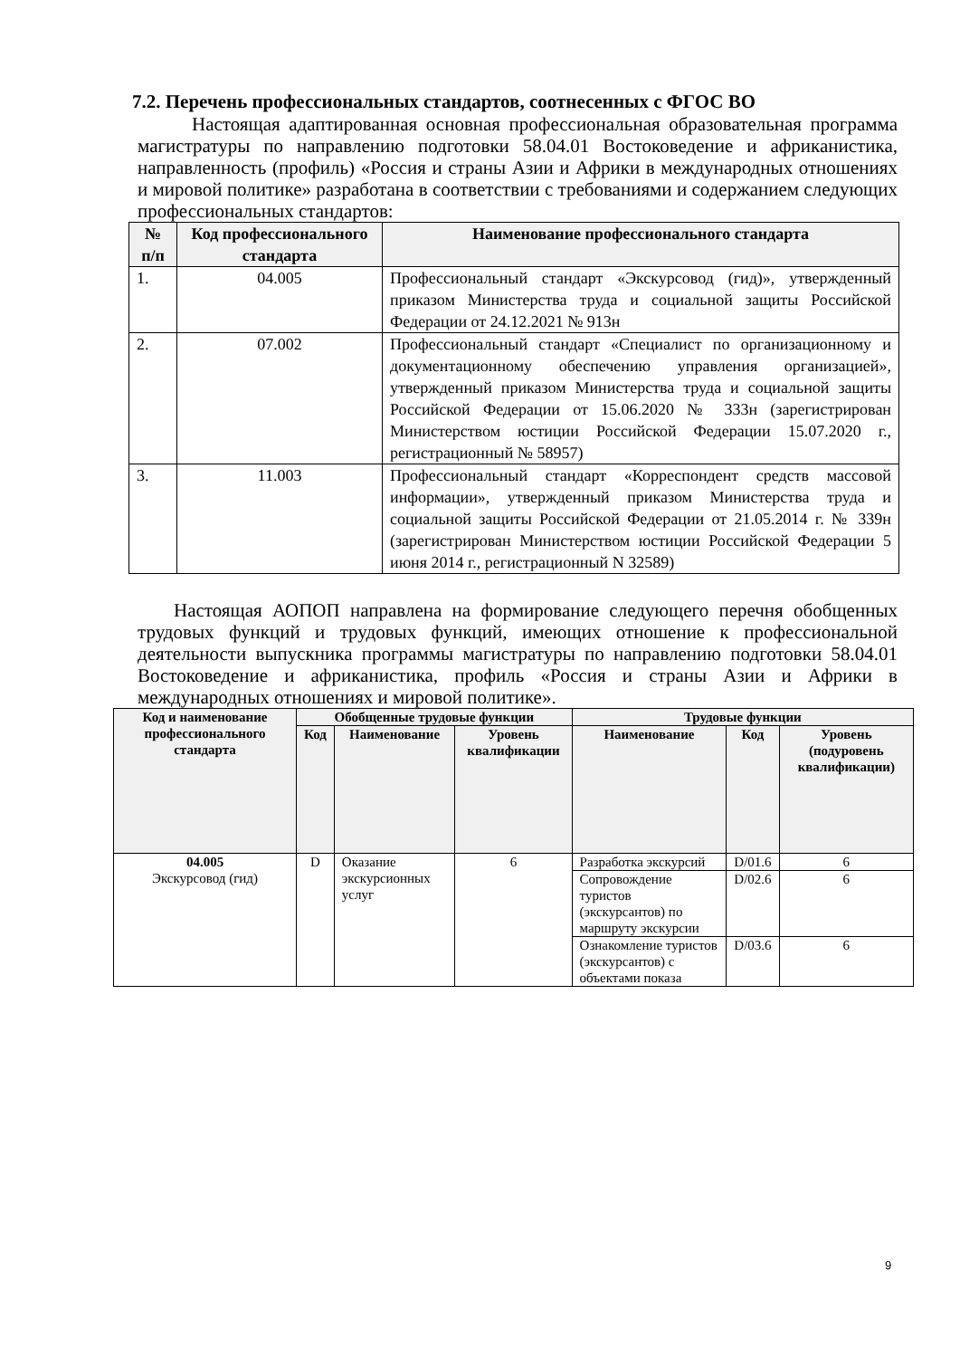7.2. Перечень профессиональных стандартов, соотнесенных с ФГОС ВО
Настоящая адаптированная основная профессиональная образовательная программа магистратуры по направлению подготовки 58.04.01 Востоковедение и африканистика, направленность (профиль) «Россия и страны Азии и Африки в международных отношениях и мировой политике» разработана в соответствии с требованиями и содержанием следующих профессиональных стандартов:
| № п/п | Код профессионального стандарта | Наименование профессионального стандарта |
| --- | --- | --- |
| 1. | 04.005 | Профессиональный стандарт «Экскурсовод (гид)», утвержденный приказом Министерства труда и социальной защиты Российской Федерации от 24.12.2021 № 913н |
| 2. | 07.002 | Профессиональный стандарт «Специалист по организационному и документационному обеспечению управления организацией», утвержденный приказом Министерства труда и социальной защиты Российской Федерации от 15.06.2020 № 333н (зарегистрирован Министерством юстиции Российской Федерации 15.07.2020 г., регистрационный № 58957) |
| 3. | 11.003 | Профессиональный стандарт «Корреспондент средств массовой информации», утвержденный приказом Министерства труда и социальной защиты Российской Федерации от 21.05.2014 г. № 339н (зарегистрирован Министерством юстиции Российской Федерации 5 июня 2014 г., регистрационный N 32589) |
Настоящая АОПОП направлена на формирование следующего перечня обобщенных трудовых функций и трудовых функций, имеющих отношение к профессиональной деятельности выпускника программы магистратуры по направлению подготовки 58.04.01 Востоковедение и африканистика, профиль «Россия и страны Азии и Африки в международных отношениях и мировой политике».
| Код и наименование профессионального стандарта | Обобщенные трудовые функции | | | Трудовые функции | | |
| --- | --- | --- | --- | --- | --- | --- |
| | Код | Наименование | Уровень квалификации | Наименование | Код | Уровень (подуровень квалификации) |
| 04.005 Экскурсовод (гид) | D | Оказание экскурсионных услуг | 6 | Разработка экскурсий | D/01.6 | 6 |
| | | | | Сопровождение туристов (экскурсантов) по маршруту экскурсии | D/02.6 | 6 |
| | | | | Ознакомление туристов (экскурсантов) с объектами показа | D/03.6 | 6 |
9